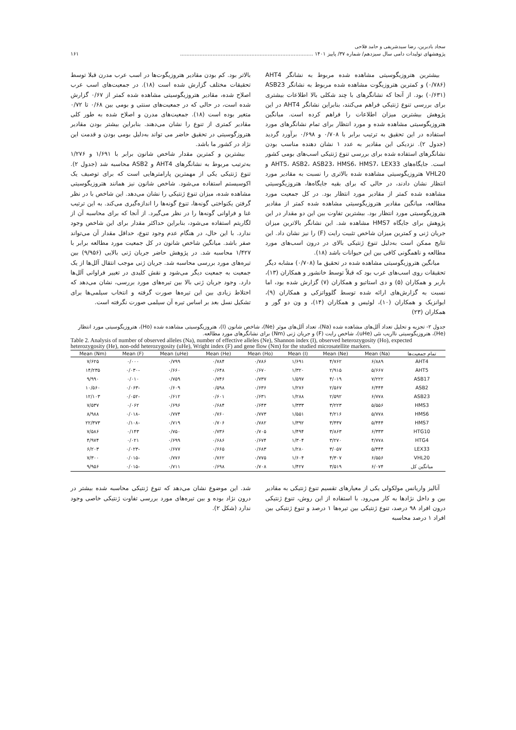سجاد بادبرین، رضا سیدشریفی و حامد فلاحی
پژوهشهای تولیدات دامی سال سیزدهم/ شماره ۳۷/ پاییز ۱۴۰۱ .................................................................................. ۱۶۱
بیشترین هتروزیگوسیتی مشاهده شده مربوط به نشانگر AHT4 (۰/۷۸۶) و کمترین هتروزیگوت مشاهده شده مربوط به نشانگر ASB23 (۰/۶۳۱) بود. از آنجا که نشانگرهای با چند شکلی بالا اطلاعات بیشتری برای بررسی تنوع ژنتیکی فراهم می‌کنند، بنابراین نشانگر AHT4 در این پژوهش بیشترین میزان اطلاعات را فراهم کرده است. میانگین هتروزیگوسیتی مشاهده شده و مورد انتظار برای تمام نشانگرهای مورد استفاده در این تحقیق به ترتیب برابر با ۰/۷۰۸ و ۰/۶۹۸ برآورد گردید (جدول ۲). نزدیکی این مقادیر به عدد ۱ نشان دهنده مناسب بودن نشانگرهای استفاده شده برای بررسی تنوع ژنتیکی اسب‌های بومی کشور است. جایگاه‌های AHT5، ASB2، ASB23، HMS6، HMS7، LEX33 و VHL20 هتروزیگوسیتی مشاهده شده بالاتری را نسبت به مقادیر مورد انتظار نشان دادند، در حالی که برای بقیه جایگاه‌ها، هتروزیگوسیتی مشاهده شده کمتر از مقادیر مورد انتظار بود. در کل جمعیت مورد مطالعه، میانگین مقادیر هتروزیگوسیتی مشاهده شده کمتر از مقادیر هتروزیگوسیتی مورد انتظار بود. بیشترین تفاوت بین این دو مقدار در این پژوهش برای جایگاه HMS7 مشاهده شد. این نشانگر بالاترین میزان جریان ژنی و کمترین میزان شاخص تثبیت رایت (F) را نیز نشان داد. این نتایج ممکن است به‌دلیل تنوع ژنتیکی بالای در درون اسب‌های مورد مطالعه و ناهمگونی کافی بین این حیوانات باشد (۱۸).
میانگین هتروزیگوسیتی مشاهده شده در تحقیق ما (۰/۷۰۸) مشابه دیگر تحقیقات روی اسب‌های عرب بود که قبلاً توسط خانشور و همکاران (۱۳)، باربر و همکاران (۵) و دی استاتیو و همکاران (۷) گزارش شده بود، اما نسبت به گزارش‌های ارائه شده توسط گلوواتزکی و همکاران (۹)، ایوانزیک و همکاران (۱۰)، لوئیس و همکاران (۱۴)، و ون دو گور و همکاران (۲۳)
بالاتر بود. کم بودن مقادیر هتروزیگوت‌ها در اسب عرب مدرن قبلا توسط تحقیقات مختلف گزارش شده است (۱۸). در جمعیت‌های اسب عرب اصلاح شده، مقادیر هتروزیگوسیتی مشاهده شده کمتر از ۰/۶۷ گزارش شده است، در حالی که در جمعیت‌های سنتی و بومی بین ۰/۶۸ تا ۰/۷۲ متغیر بوده است (۱۸). جمعیت‌های مدرن و اصلاح شده به طور کلی مقادیر کمتری از تنوع را نشان می‌دهند. بنابراین بیشتر بودن مقادیر هتروزگوسیتی در تحقیق حاضر می تواند به‌دلیل بومی بودن و قدمت این نژاد در کشور ما باشد.
بیشترین و کمترین مقدار شاخص شانون برابر با ۱/۶۹۱ و ۱/۲۷۶ به‌ترتیب مربوط به نشانگرهای AHT4 و ASB2 محاسبه شد (جدول ۲). تنوع ژنتیکی یکی از مهمترین پارامترهایی است که برای توصیف یک اکوسیستم استفاده می‌شود. شاخص شانون نیز همانند هتروزیگوسیتی مشاهده شده، میزان تنوع ژنتیکی را نشان می‌دهد. این شاخص با در نظر گرفتن یکنواختی گونه‌ها، تنوع گونه‌ها را اندازه‌گیری می‌کند. به این ترتیب غنا و فراوانی گونه‌ها را در نظر می‌گیرد. از آنجا که برای محاسبه آن از لگاریتم استفاده می‌شود، بنابراین حداکثر مقدار برای این شاخص وجود ندارد. با این حال، در هنگام عدم وجود تنوع، حداقل مقدار آن می‌تواند صفر باشد. میانگین شاخص شانون در کل جمعیت مورد مطالعه برابر با ۱/۴۲۷ محاسبه شد. در پژوهش حاضر جریان ژنی بالایی (۹/۹۵۶) بین تیره‌های مورد بررسی محاسبه شد. جریان ژنی موجب انتقال آلل‌ها از یک جمعیت به جمعیت دیگر می‌شود و نقش کلیدی در تغییر فراوانی آلل‌ها دارد. وجود جریان ژنی بالا بین تیره‌های مورد بررسی، نشان می‌دهد که اختلاط زیادی بین این تیره‌ها صورت گرفته و انتخاب سیلمی‌ها برای تشکیل نسل بعد بر اساس تیره آن سیلمی صورت نگرفته است.
جدول ۲- تجزیه و تحلیل تعداد آلل‌های مشاهده شده (Na)، تعداد آلل‌های موثر (Ne)، شاخص شانون (I)، هتروزیگوسیتی مشاهده شده (Ho)، هتروزیگوسیتی مورد انتظار (He)، هتروزیگوسیتی نااریب نئی (uHe)، شاخص رایت (F) و جریان ژنی (Nm) برای نشانگرهای مورد مطالعه.
Table 2. Analysis of number of observed alleles (Na), number of effective alleles (Ne), Shannon index (I), observed heterozygosity (Ho), expected heterozygosity (He), non-odd heterozygosity (uHe), Wright index (F) and gene flow (Nm) for the studied microsatellite markers.
| تمام جمعیت‌ها | Mean (Na) | Mean (Ne) | Mean (I) | Mean (Ho) | Mean (He) | Mean (uHe) | Mean (F) | Mean (Nm) |
| --- | --- | --- | --- | --- | --- | --- | --- | --- |
| AHT4 | ۶/۸۸۹ | ۴/۷۶۲ | ۱/۶۹۱ | ۰/۷۸۶ | ۰/۷۸۴ | ۰/۷۹۹ | ۰/۰۰۰ | ۷/۶۲۵ |
| AHT5 | ۵/۶۶۷ | ۲/۹۱۵ | ۱/۳۲۰ | ۰/۶۷۰ | ۰/۶۴۸ | ۰/۶۶۰ | -۰/۰۳۰ | ۱۴/۲۳۵ |
| ASB17 | ۷/۲۲۲ | ۴/۰۱۹ | ۱/۵۹۷ | ۰/۷۳۷ | ۰/۷۴۶ | ۰/۷۵۹ | ۰/۰۱۰ | ۹/۹۹۰ |
| ASB2 | ۶/۴۴۴ | ۲/۵۶۷ | ۱/۲۷۶ | ۰/۶۳۶ | ۰/۵۹۸ | ۰/۶۰۹ | -۰/۰۶۳ | ۱۰/۵۶۰ |
| ASB23 | ۶/۷۷۸ | ۲/۵۹۲ | ۱/۲۸۸ | ۰/۶۳۱ | ۰/۶۰۱ | ۰/۶۱۲ | -۰/۰۵۲ | ۱۲/۱۰۳ |
| HMS3 | ۵/۵۵۶ | ۳/۲۲۳ | ۱/۳۳۳ | ۰/۶۴۳ | ۰/۶۸۴ | ۰/۶۹۶ | ۰/۰۶۲ | ۷/۵۳۷ |
| HMS6 | ۵/۷۷۸ | ۴/۲۱۶ | ۱/۵۵۱ | ۰/۷۷۳ | ۰/۷۶۰ | ۰/۷۷۴ | -۰/۰۱۸ | ۸/۹۸۸ |
| HMS7 | ۵/۴۴۴ | ۳/۴۳۷ | ۱/۳۹۲ | ۰/۷۸۲ | ۰/۷۰۶ | ۰/۷۱۹ | -۰/۱۰۸ | ۲۲/۳۷۳ |
| HTG10 | ۶/۳۳۳ | ۳/۸۶۳ | ۱/۴۹۴ | ۰/۷۰۵ | ۰/۷۳۶ | ۰/۷۵۰ | ۰/۱۴۳ | ۷/۵۸۶ |
| HTG4 | ۴/۷۷۸ | ۳/۲۷۰ | ۱/۳۰۴ | ۰/۶۷۴ | ۰/۶۸۶ | ۰/۶۹۹ | ۰/۰۲۱ | ۴/۹۷۴ |
| LEX33 | ۵/۴۴۴ | ۳/۰۵۷ | ۱/۲۸۰ | ۰/۶۸۳ | ۰/۶۶۵ | ۰/۶۷۷ | -۰/۰۲۳ | ۶/۲۰۳ |
| VHL20 | ۶/۵۵۶ | ۴/۳۰۷ | ۱/۶۰۴ | ۰/۷۷۵ | ۰/۷۶۲ | ۰/۷۷۶ | -۰/۰۱۵ | ۷/۳۰۰ |
| میانگین کل | ۶/۰۷۴ | ۳/۵۱۹ | ۱/۴۲۷ | ۰/۷۰۸ | ۰/۶۹۸ | ۰/۷۱۱ | -۰/۰۱۵ | ۹/۹۵۶ |
آنالیز واریانس مولکولی یکی از معیارهای تقسیم تنوع ژنتیکی به مقادیر بین و داخل نژادها به کار می‌رود. با استفاده از این روش، تنوع ژنتیکی درون افراد ۹۸ درصد، تنوع ژنتیکی بین تیره‌ها ۱ درصد و تنوع ژنتیکی بین افراد ۱ درصد محاسبه
شد. این موضوع نشان می‌دهد که تنوع ژنتیکی محاسبه شده بیشتر در درون نژاد بوده و بین تیره‌های مورد بررسی تفاوت ژنتیکی خاصی وجود ندارد (شکل ۲).